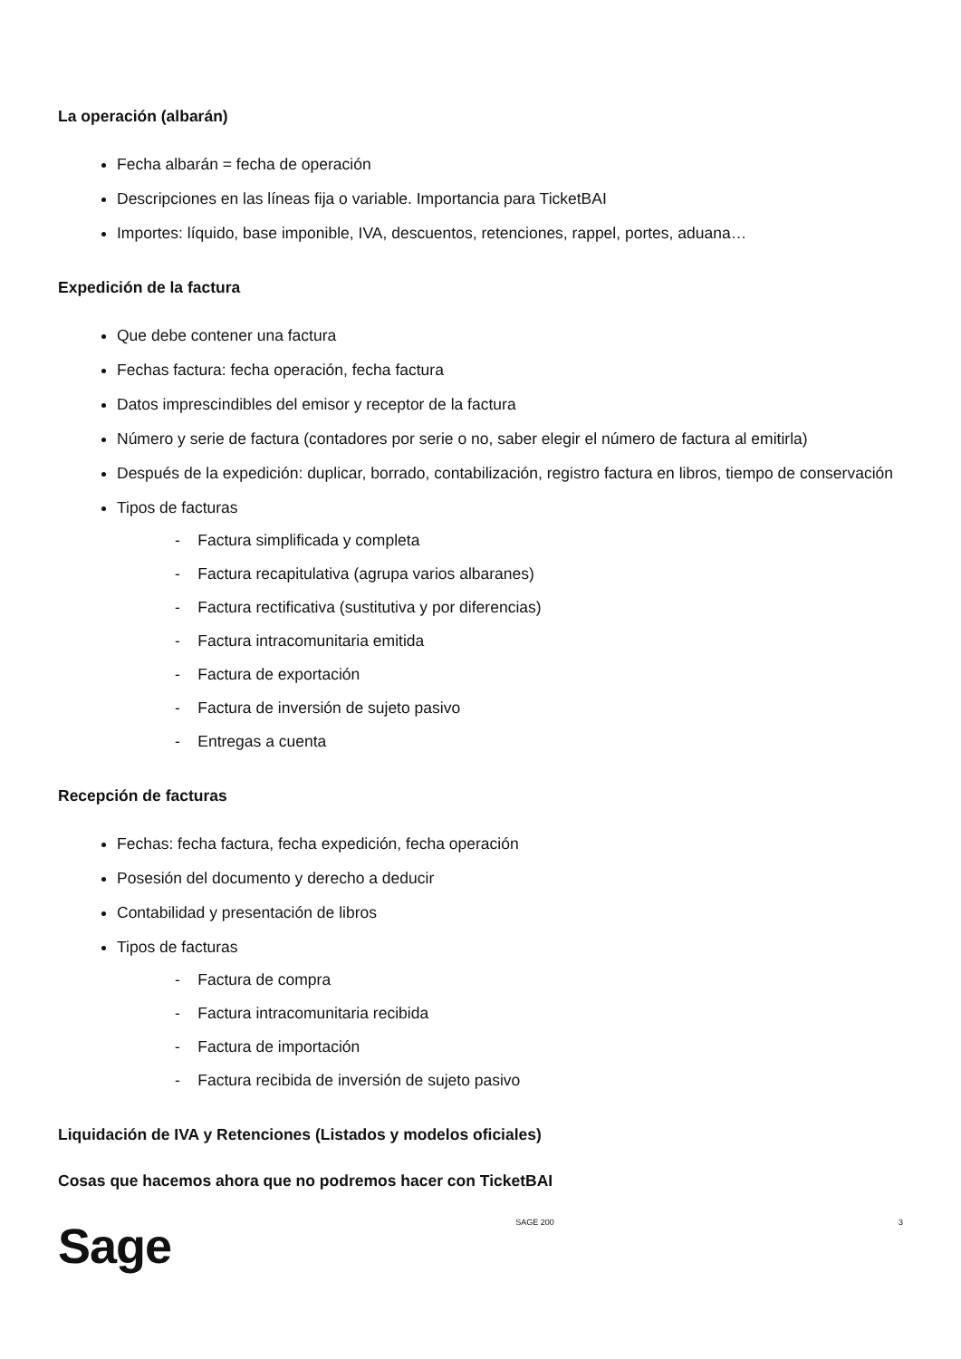La operación (albarán)
Fecha albarán = fecha de operación
Descripciones en las líneas fija o variable. Importancia para TicketBAI
Importes: líquido, base imponible, IVA, descuentos, retenciones, rappel, portes, aduana…
Expedición de la factura
Que debe contener una factura
Fechas factura: fecha operación, fecha factura
Datos imprescindibles del emisor y receptor de la factura
Número y serie de factura (contadores por serie o no, saber elegir el número de factura al emitirla)
Después de la expedición: duplicar, borrado, contabilización, registro factura en libros, tiempo de conservación
Tipos de facturas
- Factura simplificada y completa
- Factura recapitulativa (agrupa varios albaranes)
- Factura rectificativa (sustitutiva y por diferencias)
- Factura intracomunitaria emitida
- Factura de exportación
- Factura de inversión de sujeto pasivo
- Entregas a cuenta
Recepción de facturas
Fechas: fecha factura, fecha expedición, fecha operación
Posesión del documento y derecho a deducir
Contabilidad y presentación de libros
Tipos de facturas
- Factura de compra
- Factura intracomunitaria recibida
- Factura de importación
- Factura recibida de inversión de sujeto pasivo
Liquidación de IVA y Retenciones (Listados y modelos oficiales)
Cosas que hacemos ahora que no podremos hacer con TicketBAI
Sage
SAGE 200 3